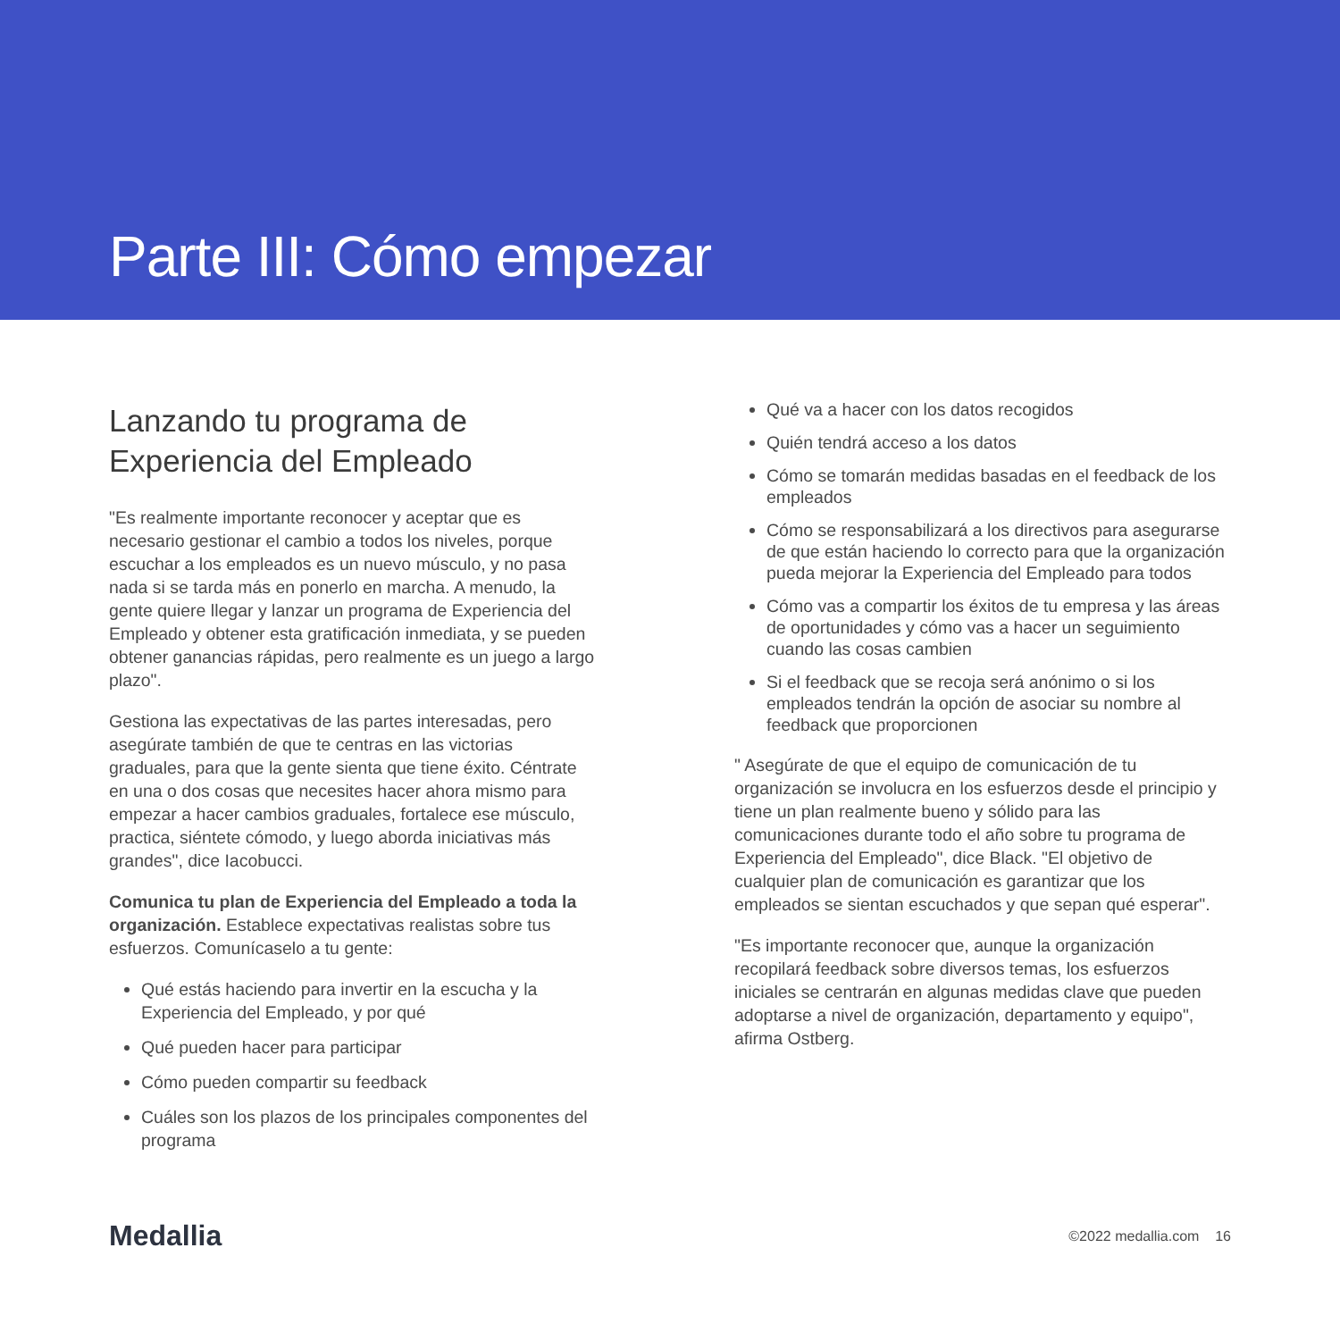Parte III: Cómo empezar
Lanzando tu programa de Experiencia del Empleado
"Es realmente importante reconocer y aceptar que es necesario gestionar el cambio a todos los niveles, porque escuchar a los empleados es un nuevo músculo, y no pasa nada si se tarda más en ponerlo en marcha. A menudo, la gente quiere llegar y lanzar un programa de Experiencia del Empleado y obtener esta gratificación inmediata, y se pueden obtener ganancias rápidas, pero realmente es un juego a largo plazo".
Gestiona las expectativas de las partes interesadas, pero asegúrate también de que te centras en las victorias graduales, para que la gente sienta que tiene éxito. Céntrate en una o dos cosas que necesites hacer ahora mismo para empezar a hacer cambios graduales, fortalece ese músculo, practica, siéntete cómodo, y luego aborda iniciativas más grandes", dice Iacobucci.
Comunica tu plan de Experiencia del Empleado a toda la organización. Establece expectativas realistas sobre tus esfuerzos. Comunícaselo a tu gente:
Qué estás haciendo para invertir en la escucha y la Experiencia del Empleado, y por qué
Qué pueden hacer para participar
Cómo pueden compartir su feedback
Cuáles son los plazos de los principales componentes del programa
Qué va a hacer con los datos recogidos
Quién tendrá acceso a los datos
Cómo se tomarán medidas basadas en el feedback de los empleados
Cómo se responsabilizará a los directivos para asegurarse de que están haciendo lo correcto para que la organización pueda mejorar la Experiencia del Empleado para todos
Cómo vas a compartir los éxitos de tu empresa y las áreas de oportunidades y cómo vas a hacer un seguimiento cuando las cosas cambien
Si el feedback que se recoja será anónimo o si los empleados tendrán la opción de asociar su nombre al feedback que proporcionen
" Asegúrate de que el equipo de comunicación de tu organización se involucra en los esfuerzos desde el principio y tiene un plan realmente bueno y sólido para las comunicaciones durante todo el año sobre tu programa de Experiencia del Empleado", dice Black. "El objetivo de cualquier plan de comunicación es garantizar que los empleados se sientan escuchados y que sepan qué esperar".
"Es importante reconocer que, aunque la organización recopilará feedback sobre diversos temas, los esfuerzos iniciales se centrarán en algunas medidas clave que pueden adoptarse a nivel de organización, departamento y equipo", afirma Ostberg.
Medallia ©2022 medallia.com 16